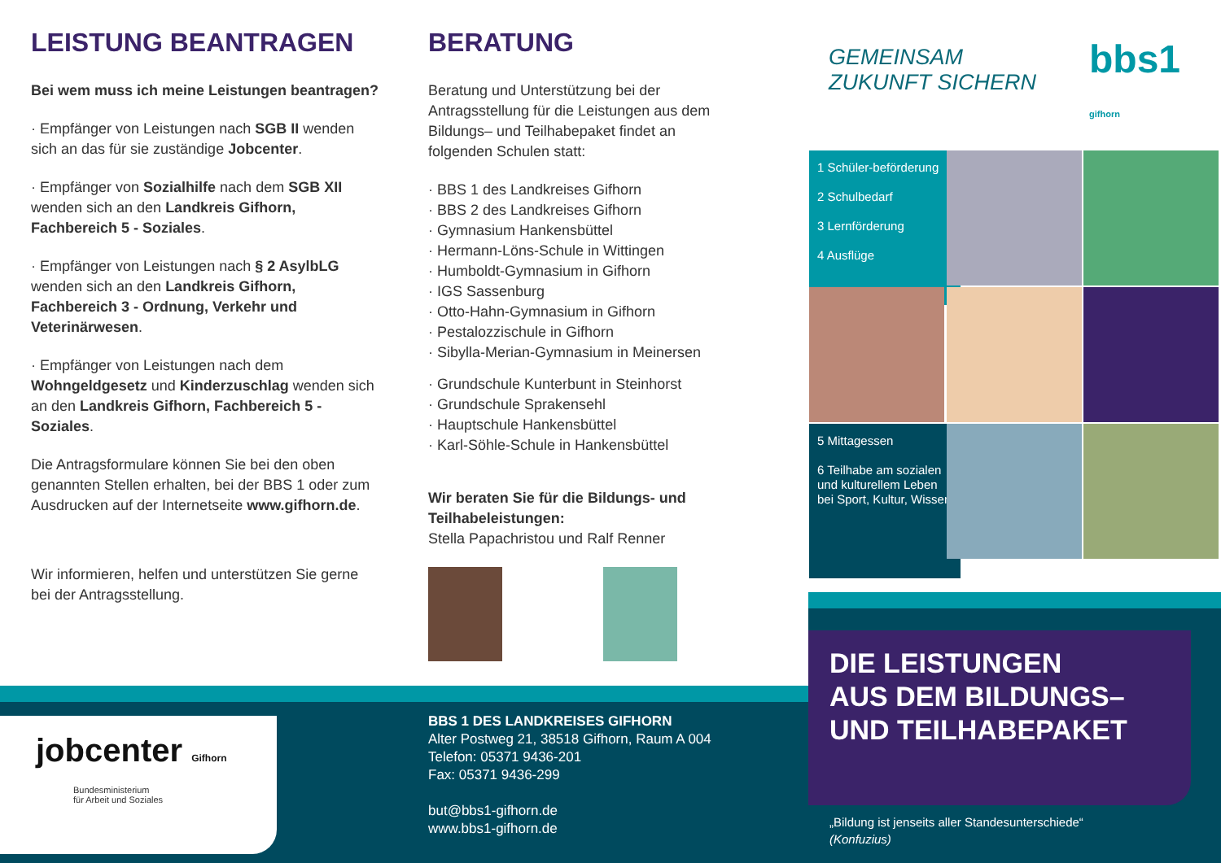LEISTUNG BEANTRAGEN
Bei wem muss ich meine Leistungen beantragen?
· Empfänger von Leistungen nach SGB II wenden sich an das für sie zuständige Jobcenter.
· Empfänger von Sozialhilfe nach dem SGB XII wenden sich an den Landkreis Gifhorn, Fachbereich 5 - Soziales.
· Empfänger von Leistungen nach § 2 AsylbLG wenden sich an den Landkreis Gifhorn, Fachbereich 3 - Ordnung, Verkehr und Veterinärwesen.
· Empfänger von Leistungen nach dem Wohngeldgesetz und Kinderzuschlag wenden sich an den Landkreis Gifhorn, Fachbereich 5 - Soziales.
Die Antragsformulare können Sie bei den oben genannten Stellen erhalten, bei der BBS 1 oder zum Ausdrucken auf der Internetseite www.gifhorn.de.
Wir informieren, helfen und unterstützen Sie gerne bei der Antragsstellung.
BERATUNG
Beratung und Unterstützung bei der Antragsstellung für die Leistungen aus dem Bildungs– und Teilhabepaket findet an folgenden Schulen statt:
· BBS 1 des Landkreises Gifhorn
· BBS 2 des Landkreises Gifhorn
· Gymnasium Hankensbüttel
· Hermann-Löns-Schule in Wittingen
· Humboldt-Gymnasium in Gifhorn
· IGS Sassenburg
· Otto-Hahn-Gymnasium in Gifhorn
· Pestalozzischule in Gifhorn
· Sibylla-Merian-Gymnasium in Meinersen
· Grundschule Kunterbunt in Steinhorst
· Grundschule Sprakensehl
· Hauptschule Hankensbüttel
· Karl-Söhle-Schule in Hankensbüttel
Wir beraten Sie für die Bildungs- und Teilhabeleistungen:
Stella Papachristou und Ralf Renner
jobcenter Gifhorn
Bundesministerium
für Arbeit und Soziales
BBS 1 DES LANDKREISES GIFHORN
Alter Postweg 21, 38518 Gifhorn, Raum A 004
Telefon: 05371 9436-201
Fax: 05371 9436-299
but@bbs1-gifhorn.de
www.bbs1-gifhorn.de
GEMEINSAM
ZUKUNFT SICHERN
bbs1 gifhorn
1 Schüler-beförderung
2 Schulbedarf
3 Lernförderung
4 Ausflüge
5 Mittagessen
6 Teilhabe am sozialen und kulturellem Leben bei Sport, Kultur, Wissen
DIE LEISTUNGEN
AUS DEM BILDUNGS–
UND TEILHABEPAKET
„Bildung ist jenseits aller Standesunterschiede“
(Konfuzius)